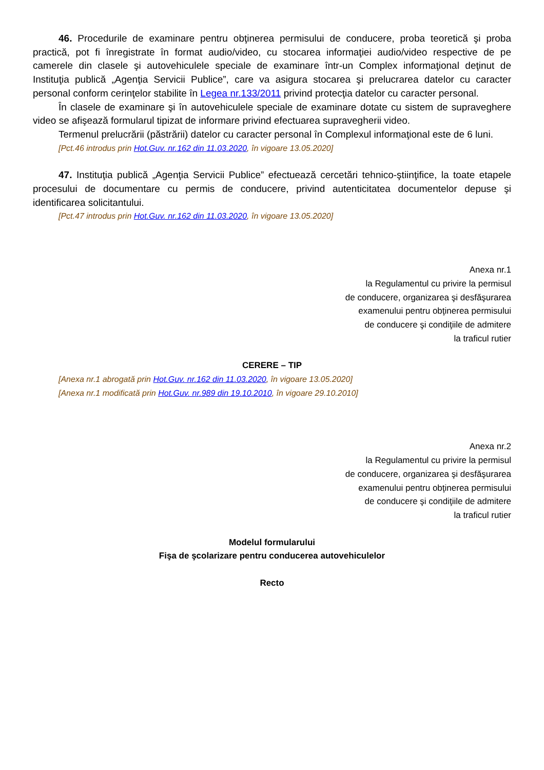46. Procedurile de examinare pentru obţinerea permisului de conducere, proba teoretică şi proba practică, pot fi înregistrate în format audio/video, cu stocarea informaţiei audio/video respective de pe camerele din clasele şi autovehiculele speciale de examinare într-un Complex informaţional deţinut de Instituţia publică „Agenţia Servicii Publice”, care va asigura stocarea şi prelucrarea datelor cu caracter personal conform cerinţelor stabilite în Legea nr.133/2011 privind protecţia datelor cu caracter personal.
În clasele de examinare şi în autovehiculele speciale de examinare dotate cu sistem de supraveghere video se afişează formularul tipizat de informare privind efectuarea supravegherii video.
Termenul prelucrării (păstrării) datelor cu caracter personal în Complexul informaţional este de 6 luni.
[Pct.46 introdus prin Hot.Guv. nr.162 din 11.03.2020, în vigoare 13.05.2020]
47. Instituţia publică „Agenţia Servicii Publice” efectuează cercetări tehnico-ştiinţifice, la toate etapele procesului de documentare cu permis de conducere, privind autenticitatea documentelor depuse şi identificarea solicitantului.
[Pct.47 introdus prin Hot.Guv. nr.162 din 11.03.2020, în vigoare 13.05.2020]
Anexa nr.1
la Regulamentul cu privire la permisul
de conducere, organizarea şi desfăşurarea
examenului pentru obţinerea permisului
de conducere şi condiţiile de admitere
la traficul rutier
CERERE – TIP
[Anexa nr.1 abrogată prin Hot.Guv. nr.162 din 11.03.2020, în vigoare 13.05.2020]
[Anexa nr.1 modificată prin Hot.Guv. nr.989 din 19.10.2010, în vigoare 29.10.2010]
Anexa nr.2
la Regulamentul cu privire la permisul
de conducere, organizarea şi desfăşurarea
examenului pentru obţinerea permisului
de conducere şi condiţiile de admitere
la traficul rutier
Modelul formularului
Fişa de şcolarizare pentru conducerea autovehiculelor
Recto